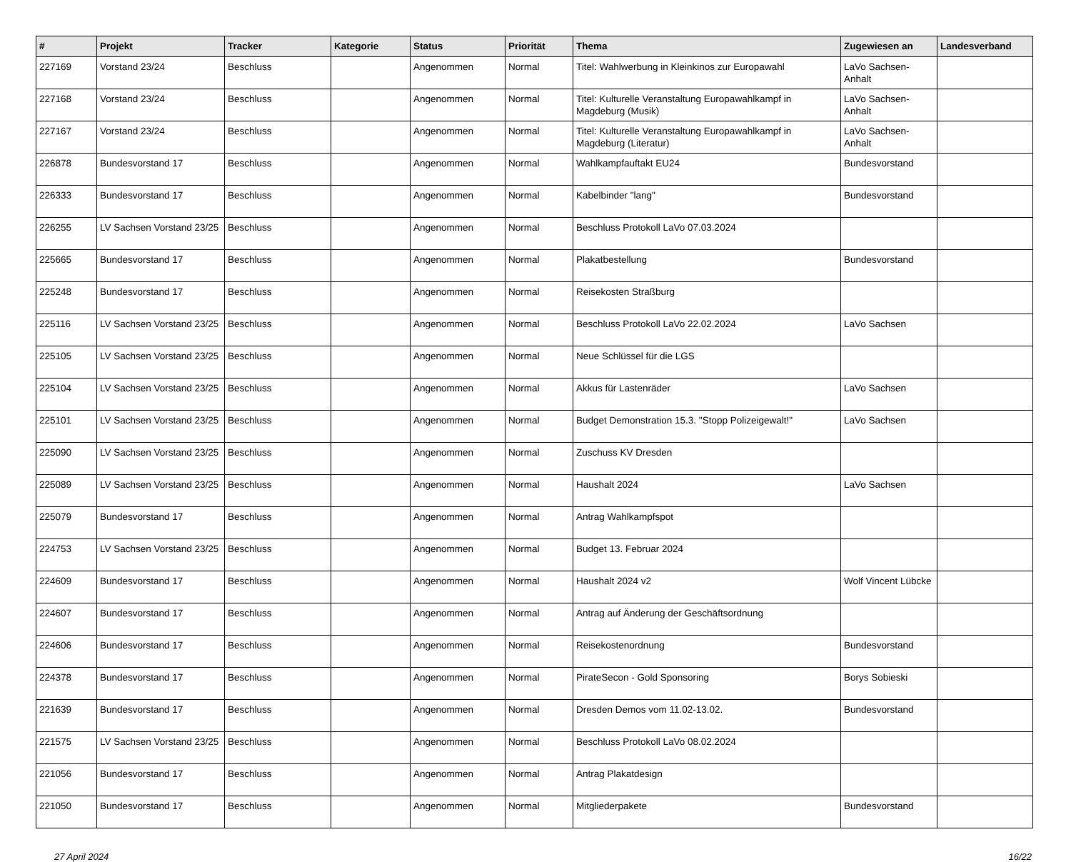| # | Projekt | Tracker | Kategorie | Status | Priorität | Thema | Zugewiesen an | Landesverband |
| --- | --- | --- | --- | --- | --- | --- | --- | --- |
| 227169 | Vorstand 23/24 | Beschluss | | Angenommen | Normal | Titel: Wahlwerbung in Kleinkinos zur Europawahl | LaVo Sachsen-Anhalt | |
| 227168 | Vorstand 23/24 | Beschluss | | Angenommen | Normal | Titel: Kulturelle Veranstaltung Europawahlkampf in Magdeburg (Musik) | LaVo Sachsen-Anhalt | |
| 227167 | Vorstand 23/24 | Beschluss | | Angenommen | Normal | Titel: Kulturelle Veranstaltung Europawahlkampf in Magdeburg (Literatur) | LaVo Sachsen-Anhalt | |
| 226878 | Bundesvorstand 17 | Beschluss | | Angenommen | Normal | Wahlkampfauftakt EU24 | Bundesvorstand | |
| 226333 | Bundesvorstand 17 | Beschluss | | Angenommen | Normal | Kabelbinder "lang" | Bundesvorstand | |
| 226255 | LV Sachsen Vorstand 23/25 | Beschluss | | Angenommen | Normal | Beschluss Protokoll LaVo 07.03.2024 | | |
| 225665 | Bundesvorstand 17 | Beschluss | | Angenommen | Normal | Plakatbestellung | Bundesvorstand | |
| 225248 | Bundesvorstand 17 | Beschluss | | Angenommen | Normal | Reisekosten Straßburg | | |
| 225116 | LV Sachsen Vorstand 23/25 | Beschluss | | Angenommen | Normal | Beschluss Protokoll LaVo 22.02.2024 | LaVo Sachsen | |
| 225105 | LV Sachsen Vorstand 23/25 | Beschluss | | Angenommen | Normal | Neue Schlüssel für die LGS | | |
| 225104 | LV Sachsen Vorstand 23/25 | Beschluss | | Angenommen | Normal | Akkus für Lastenräder | LaVo Sachsen | |
| 225101 | LV Sachsen Vorstand 23/25 | Beschluss | | Angenommen | Normal | Budget Demonstration 15.3. "Stopp Polizeigewalt!" | LaVo Sachsen | |
| 225090 | LV Sachsen Vorstand 23/25 | Beschluss | | Angenommen | Normal | Zuschuss KV Dresden | | |
| 225089 | LV Sachsen Vorstand 23/25 | Beschluss | | Angenommen | Normal | Haushalt 2024 | LaVo Sachsen | |
| 225079 | Bundesvorstand 17 | Beschluss | | Angenommen | Normal | Antrag Wahlkampfspot | | |
| 224753 | LV Sachsen Vorstand 23/25 | Beschluss | | Angenommen | Normal | Budget 13. Februar 2024 | | |
| 224609 | Bundesvorstand 17 | Beschluss | | Angenommen | Normal | Haushalt 2024 v2 | Wolf Vincent Lübcke | |
| 224607 | Bundesvorstand 17 | Beschluss | | Angenommen | Normal | Antrag auf Änderung der Geschäftsordnung | | |
| 224606 | Bundesvorstand 17 | Beschluss | | Angenommen | Normal | Reisekostenordnung | Bundesvorstand | |
| 224378 | Bundesvorstand 17 | Beschluss | | Angenommen | Normal | PirateSecon - Gold Sponsoring | Borys Sobieski | |
| 221639 | Bundesvorstand 17 | Beschluss | | Angenommen | Normal | Dresden Demos vom 11.02-13.02. | Bundesvorstand | |
| 221575 | LV Sachsen Vorstand 23/25 | Beschluss | | Angenommen | Normal | Beschluss Protokoll LaVo 08.02.2024 | | |
| 221056 | Bundesvorstand 17 | Beschluss | | Angenommen | Normal | Antrag Plakatdesign | | |
| 221050 | Bundesvorstand 17 | Beschluss | | Angenommen | Normal | Mitgliederpakete | Bundesvorstand | |
27 April 2024 16/22